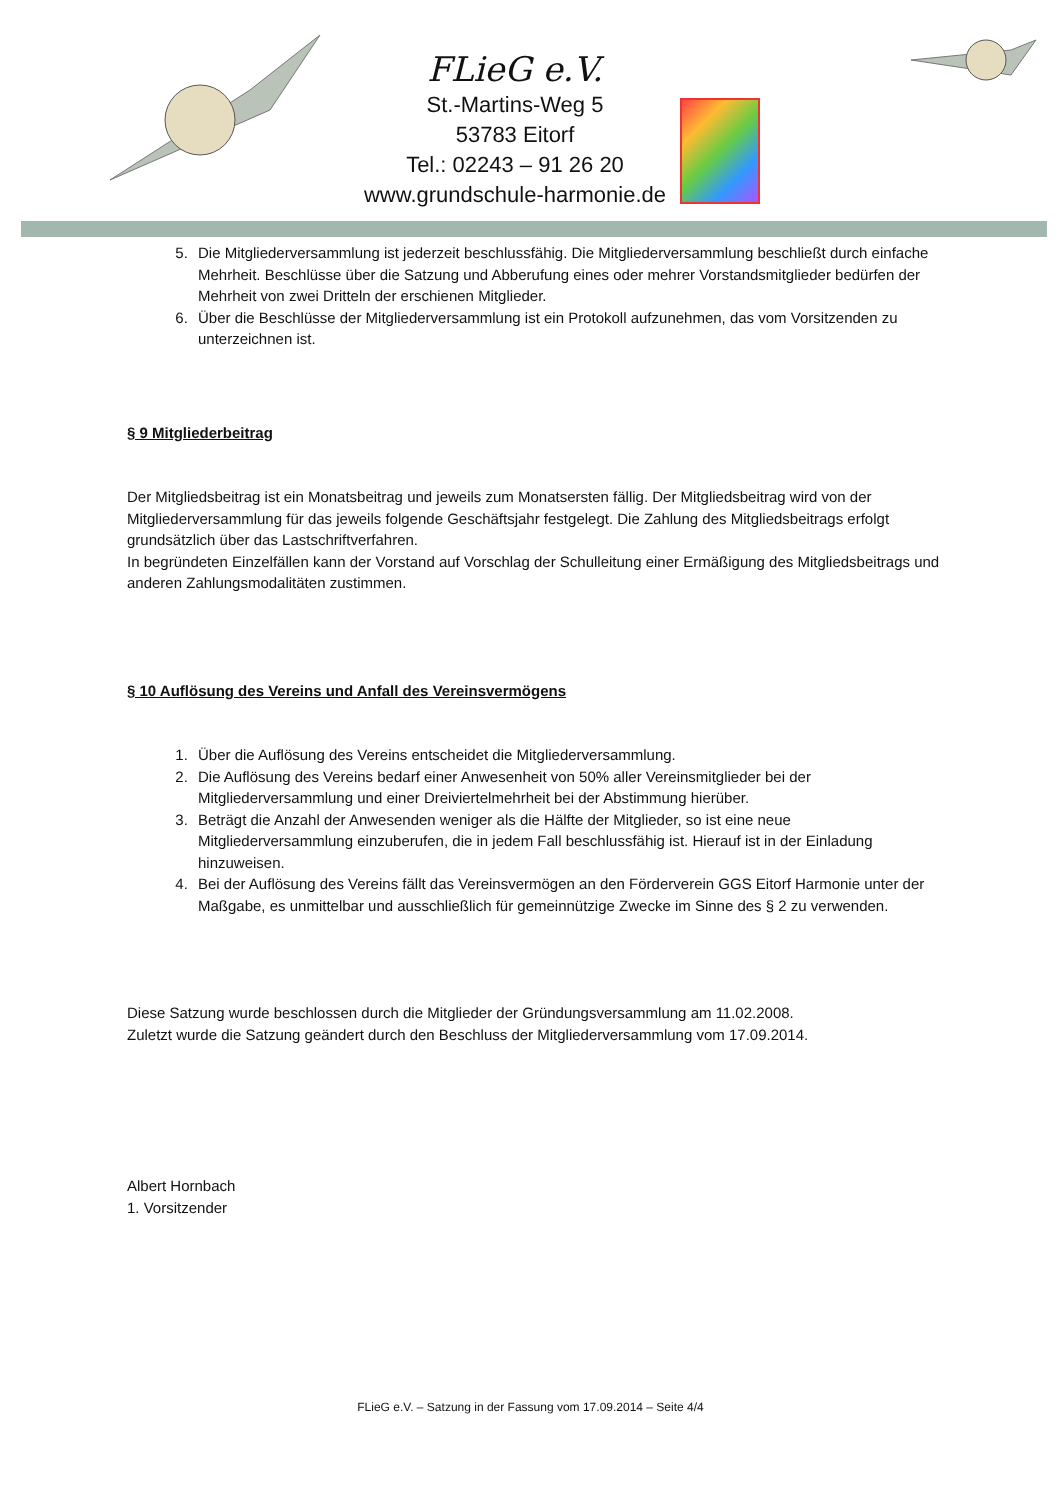FLieG e.V.
St.-Martins-Weg 5
53783 Eitorf
Tel.: 02243 – 91 26 20
www.grundschule-harmonie.de
5. Die Mitgliederversammlung ist jederzeit beschlussfähig. Die Mitgliederversammlung beschließt durch einfache Mehrheit. Beschlüsse über die Satzung und Abberufung eines oder mehrer Vorstandsmitglieder bedürfen der Mehrheit von zwei Dritteln der erschienen Mitglieder.
6. Über die Beschlüsse der Mitgliederversammlung ist ein Protokoll aufzunehmen, das vom Vorsitzenden zu unterzeichnen ist.
§ 9 Mitgliederbeitrag
Der Mitgliedsbeitrag ist ein Monatsbeitrag und jeweils zum Monatsersten fällig. Der Mitgliedsbeitrag wird von der Mitgliederversammlung für das jeweils folgende Geschäftsjahr festgelegt. Die Zahlung des Mitgliedsbeitrags erfolgt grundsätzlich über das Lastschriftverfahren.
In begründeten Einzelfällen kann der Vorstand auf Vorschlag der Schulleitung einer Ermäßigung des Mitgliedsbeitrags und anderen Zahlungsmodalitäten zustimmen.
§ 10 Auflösung des Vereins und Anfall des Vereinsvermögens
1. Über die Auflösung des Vereins entscheidet die Mitgliederversammlung.
2. Die Auflösung des Vereins bedarf einer Anwesenheit von 50% aller Vereinsmitglieder bei der Mitgliederversammlung und einer Dreiviertelmehrheit bei der Abstimmung hierüber.
3. Beträgt die Anzahl der Anwesenden weniger als die Hälfte der Mitglieder, so ist eine neue Mitgliederversammlung einzuberufen, die in jedem Fall beschlussfähig ist. Hierauf ist in der Einladung hinzuweisen.
4. Bei der Auflösung des Vereins fällt das Vereinsvermögen an den Förderverein GGS Eitorf Harmonie unter der Maßgabe, es unmittelbar und ausschließlich für gemeinnützige Zwecke im Sinne des § 2 zu verwenden.
Diese Satzung wurde beschlossen durch die Mitglieder der Gründungsversammlung am 11.02.2008.
Zuletzt wurde die Satzung geändert durch den Beschluss der Mitgliederversammlung vom 17.09.2014.
Albert Hornbach
1. Vorsitzender
FLieG e.V. – Satzung in der Fassung vom 17.09.2014 – Seite 4/4